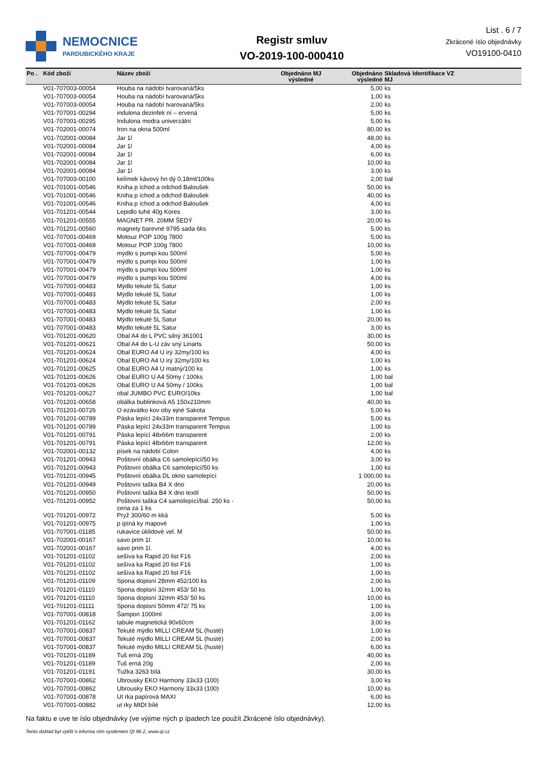NEMOCNICE
PARDUBICKÉHO KRAJE
Registr smluv
VO-2019-100-000410
List . 6 / 7
Zkrácené íslo objednávky
VO19100-0410
| Po . | Kód zboží | Název zboží | Objednáno MJ výsledné | Objednáno výsledné | Skladová MJ | Identifikace VZ |
| --- | --- | --- | --- | --- | --- | --- |
| | V01-707003-00054 | Houba na nádobí tvarovaná/5ks | | 5,00 | ks | |
| | V01-707003-00054 | Houba na nádobí tvarovaná/5ks | | 1,00 | ks | |
| | V01-707003-00054 | Houba na nádobí tvarovaná/5ks | | 2,00 | ks | |
| | V01-707001-00294 | indulona dezinfek ní – ervená | | 5,00 | ks | |
| | V01-707001-00295 | Indulona modra univerzální | | 5,00 | ks | |
| | V01-702001-00074 | Iron na okna 500ml | | 80,00 | ks | |
| | V01-702001-00084 | Jar 1l | | 48,00 | ks | |
| | V01-702001-00084 | Jar 1l | | 4,00 | ks | |
| | V01-702001-00084 | Jar 1l | | 6,00 | ks | |
| | V01-702001-00084 | Jar 1l | | 10,00 | ks | |
| | V01-702001-00084 | Jar 1l | | 3,00 | ks | |
| | V01-707003-00100 | kelímek kávový hn dý 0,18ml/100ks | | 2,00 | bal | |
| | V01-701001-00546 | Kniha p íchod a odchod Baloušek | | 50,00 | ks | |
| | V01-701001-00546 | Kniha p íchod a odchod Baloušek | | 40,00 | ks | |
| | V01-701001-00546 | Kniha p íchod a odchod Baloušek | | 4,00 | ks | |
| | V01-701201-00544 | Lepidlo tuhé 40g Kores | | 3,00 | ks | |
| | V01-701201-00555 | MAGNET PR. 20MM ŠEDÝ | | 20,00 | ks | |
| | V01-701201-00560 | magnety barevné 9795 sada 6ks | | 5,00 | ks | |
| | V01-707001-00469 | Motouz POP 100g 7800 | | 5,00 | ks | |
| | V01-707001-00469 | Motouz POP 100g 7800 | | 10,00 | ks | |
| | V01-707001-00479 | mýdlo s pumpi kou 500ml | | 5,00 | ks | |
| | V01-707001-00479 | mýdlo s pumpi kou 500ml | | 1,00 | ks | |
| | V01-707001-00479 | mýdlo s pumpi kou 500ml | | 1,00 | ks | |
| | V01-707001-00479 | mýdlo s pumpi kou 500ml | | 4,00 | ks | |
| | V01-707001-00483 | Mýdlo tekuté 5L Satur | | 1,00 | ks | |
| | V01-707001-00483 | Mýdlo tekuté 5L Satur | | 1,00 | ks | |
| | V01-707001-00483 | Mýdlo tekuté 5L Satur | | 2,00 | ks | |
| | V01-707001-00483 | Mýdlo tekuté 5L Satur | | 1,00 | ks | |
| | V01-707001-00483 | Mýdlo tekuté 5L Satur | | 20,00 | ks | |
| | V01-707001-00483 | Mýdlo tekuté 5L Satur | | 3,00 | ks | |
| | V01-701201-00620 | Obal A4 do L PVC silný 361001 | | 30,00 | ks | |
| | V01-701201-00621 | Obal A4 do L-U záv sný Linarts | | 50,00 | ks | |
| | V01-701201-00624 | Obal EURO A4 U irý 32my/100 ks | | 4,00 | ks | |
| | V01-701201-00624 | Obal EURO A4 U irý 32my/100 ks | | 1,00 | ks | |
| | V01-701201-00625 | Obal EURO A4 U matný/100 ks | | 1,00 | ks | |
| | V01-701201-00626 | Obal EURO U A4 50my / 100ks | | 1,00 | bal | |
| | V01-701201-00626 | Obal EURO U A4 50my / 100ks | | 1,00 | bal | |
| | V01-701201-00627 | obal JUMBO PVC EURO/10ks | | 1,00 | bal | |
| | V01-701201-00658 | obálka bublinková A5 150x210mm | | 40,00 | ks | |
| | V01-701201-00726 | O ezávátko kov oby ejné Sakota | | 5,00 | ks | |
| | V01-701201-00789 | Páska lepící 24x33m transparent Tempus | | 5,00 | ks | |
| | V01-701201-00789 | Páska lepící 24x33m transparent Tempus | | 1,00 | ks | |
| | V01-701201-00791 | Páska lepící 48x66m transparent | | 2,00 | ks | |
| | V01-701201-00791 | Páska lepící 48x66m transparent | | 12,00 | ks | |
| | V01-702001-00132 | písek na nádobí Colon | | 4,00 | ks | |
| | V01-701201-00943 | Poštovní obálka C6 samolepící/50 ks | | 3,00 | ks | |
| | V01-701201-00943 | Poštovní obálka C6 samolepící/50 ks | | 1,00 | ks | |
| | V01-701201-00945 | Poštovní obálka DL okno samolepící | | 1 000,00 | ks | |
| | V01-701201-00949 | Poštovní taška B4 X dno | | 20,00 | ks | |
| | V01-701201-00950 | Poštovní taška B4 X dno textil | | 50,00 | ks | |
| | V01-701201-00952 | Poštovní taška C4 samolepící/bal. 250 ks - cena za 1 ks | | 50,00 | ks | |
| | V01-701201-00972 | Pryž 300/60 m kká | | 5,00 | ks | |
| | V01-701201-00975 | p ipíná ky mapové | | 1,00 | ks | |
| | V01-707001-01185 | rukavice úklidové vel. M | | 50,00 | ks | |
| | V01-702001-00167 | savo prim 1l. | | 10,00 | ks | |
| | V01-702001-00167 | savo prim 1l. | | 4,00 | ks | |
| | V01-701201-01102 | sešíva ka Rapid 20 list F16 | | 2,00 | ks | |
| | V01-701201-01102 | sešíva ka Rapid 20 list F16 | | 1,00 | ks | |
| | V01-701201-01102 | sešíva ka Rapid 20 list F16 | | 1,00 | ks | |
| | V01-701201-01109 | Spona dopisní 28mm 452/100 ks | | 2,00 | ks | |
| | V01-701201-01110 | Spona dopisní 32mm 453/ 50 ks | | 1,00 | ks | |
| | V01-701201-01110 | Spona dopisní 32mm 453/ 50 ks | | 10,00 | ks | |
| | V01-701201-01111 | Spona dopisní 50mm 472/ 75 ks | | 1,00 | ks | |
| | V01-707001-00818 | Šampon 1000ml | | 3,00 | ks | |
| | V01-701201-01162 | tabule magnetická 90x60cm | | 3,00 | ks | |
| | V01-707001-00837 | Tekuté mýdlo MILLI CREAM 5L (husté) | | 1,00 | ks | |
| | V01-707001-00837 | Tekuté mýdlo MILLI CREAM 5L (husté) | | 2,00 | ks | |
| | V01-707001-00837 | Tekuté mýdlo MILLI CREAM 5L (husté) | | 6,00 | ks | |
| | V01-701201-01189 | Tuš erná 20g | | 40,00 | ks | |
| | V01-701201-01189 | Tuš erná 20g | | 2,00 | ks | |
| | V01-701201-01191 | Tužka 3263 bílá | | 30,00 | ks | |
| | V01-707001-00862 | Ubrousky EKO Harmony 33x33 (100) | | 3,00 | ks | |
| | V01-707001-00862 | Ubrousky EKO Harmony 33x33 (100) | | 10,00 | ks | |
| | V01-707001-00878 | Ut rka papírová MAXI | | 6,00 | ks | |
| | V01-707001-00882 | ut rky MIDI bílé | | 12,00 | ks | |
Na faktu e uve te íslo objednávky (ve výjime ných p ípadech lze použít Zkrácené íslo objednávky).
Tento doklad byl vytišt n informa ním systémem QI 96.2, www.qi.cz